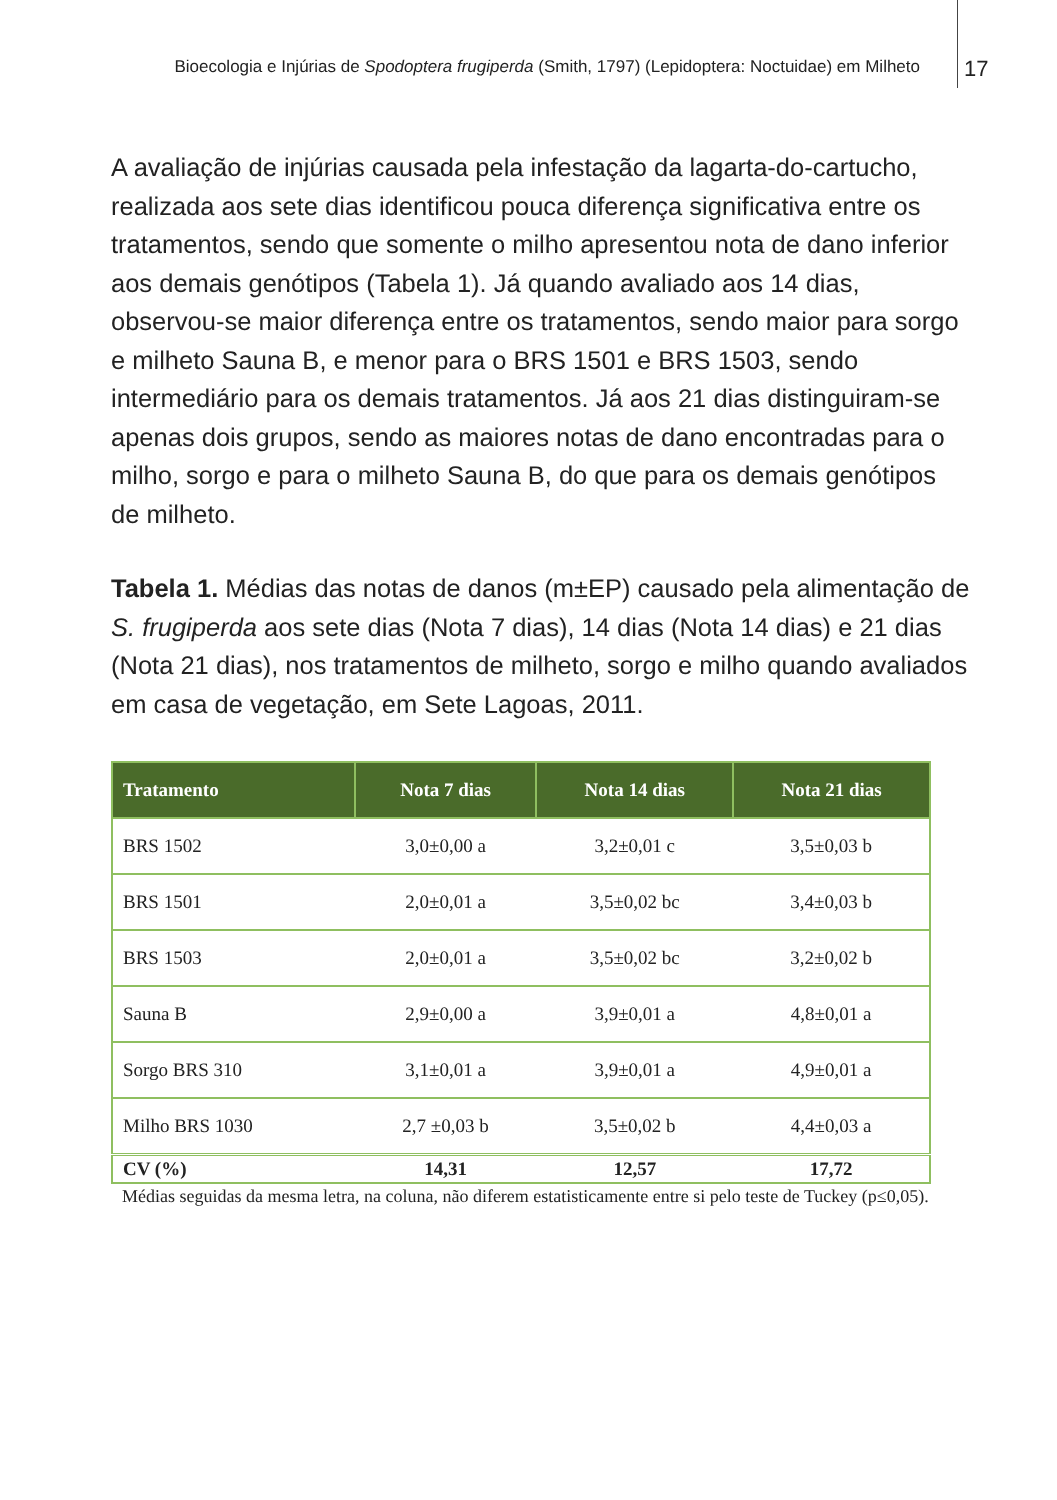Bioecologia e Injúrias de Spodoptera frugiperda (Smith, 1797) (Lepidoptera: Noctuidae) em Milheto
17
A avaliação de injúrias causada pela infestação da lagarta-do-cartucho, realizada aos sete dias identificou pouca diferença significativa entre os tratamentos, sendo que somente o milho apresentou nota de dano inferior aos demais genótipos (Tabela 1). Já quando avaliado aos 14 dias, observou-se maior diferença entre os tratamentos, sendo maior para sorgo e milheto Sauna B, e menor para o BRS 1501 e BRS 1503, sendo intermediário para os demais tratamentos. Já aos 21 dias distinguiram-se apenas dois grupos, sendo as maiores notas de dano encontradas para o milho, sorgo e para o milheto Sauna B, do que para os demais genótipos de milheto.
Tabela 1. Médias das notas de danos (m±EP) causado pela alimentação de S. frugiperda aos sete dias (Nota 7 dias), 14 dias (Nota 14 dias) e 21 dias (Nota 21 dias), nos tratamentos de milheto, sorgo e milho quando avaliados em casa de vegetação, em Sete Lagoas, 2011.
| Tratamento | Nota 7 dias | Nota 14 dias | Nota 21 dias |
| --- | --- | --- | --- |
| BRS 1502 | 3,0±0,00 a | 3,2±0,01 c | 3,5±0,03 b |
| BRS 1501 | 2,0±0,01 a | 3,5±0,02 bc | 3,4±0,03 b |
| BRS 1503 | 2,0±0,01 a | 3,5±0,02 bc | 3,2±0,02 b |
| Sauna B | 2,9±0,00 a | 3,9±0,01 a | 4,8±0,01 a |
| Sorgo BRS 310 | 3,1±0,01 a | 3,9±0,01 a | 4,9±0,01 a |
| Milho BRS 1030 | 2,7 ±0,03 b | 3,5±0,02 b | 4,4±0,03 a |
| CV (%) | 14,31 | 12,57 | 17,72 |
Médias seguidas da mesma letra, na coluna, não diferem estatisticamente entre si pelo teste de Tuckey (p≤0,05).